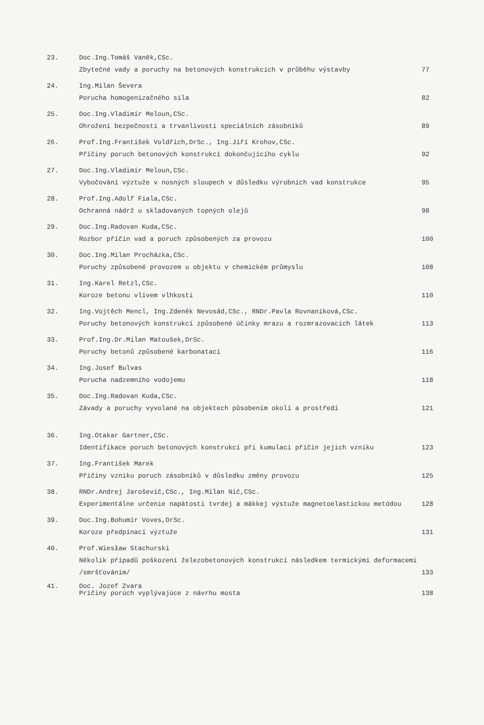23. Doc.Ing.Tomáš Vaněk,CSc.
Zbytečné vady a poruchy na betonových konstrukcích v průběhu výstavby
77
24. Ing.Milan Ševera
Porucha homogenizačného sila
82
25. Doc.Ing.Vladimír Meloun,CSc.
Ohrožení bezpečnosti a trvanlivosti speciálních zásobníků
89
26. Prof.Ing.František Voldřich,DrSc., Ing.Jiří Krohov,CSc.
Příčiny poruch betonových konstrukcí dokončujícího cyklu
92
27. Doc.Ing.Vladimír Meloun,CSc.
Vybočování výztuže v nosných sloupech v důsledku výrobních vad konstrukce
95
28. Prof.Ing.Adolf Fiala,CSc.
Ochranná nádrž u skladovaných topných olejů
98
29. Doc.Ing.Radovan Kuda,CSc.
Rozbor příčin vad a poruch způsobených za provozu
100
30. Doc.Ing.Milan Procházka,CSc.
Poruchy způsobené provozem u objektu v chemickém průmyslu
108
31. Ing.Karel Retzl,CSc.
Koroze betonu vlivem vlhkosti
110
32. Ing.Vojtěch Mencl, Ing.Zdeněk Nevosád,CSc., RNDr.Pavla Rovnaníková,CSc.
Poruchy betonových konstrukcí způsobené účinky mrazu a rozmrazovacích látek
113
33. Prof.Ing.Dr.Milan Matoušek,DrSc.
Poruchy betonů způsobené karbonatací
116
34. Ing.Josef Bulvas
Porucha nadzemního vodojemu
118
35. Doc.Ing.Radovan Kuda,CSc.
Závady a poruchy vyvolané na objektech působením okolí a prostředí
121
36. Ing.Otakar Gartner,CSc.
Identifikace poruch betonových konstrukcí při kumulaci příčin jejich vzniku
123
37. Ing.František Marek
Příčiny vzniku poruch zásobníků v důsledku změny provozu
125
38. RNDr.Andrej Jaroševič,CSc., Ing.Milan Nič,CSc.
Experimentálne určenie napätosti tvrdej a mäkkej výstuže magnetoelastickou metódou
128
39. Doc.Ing.Bohumír Voves,DrSc.
Koroze předpínací výztuže
131
40. Prof.Wiesław Stachurski
Několik případů poškození železobetonových konstrukcí následkem termickými deformacemi /smršťováním/
133
41. Doc. Jozef Zvara
Príčiny porúch vyplývajúce z návrhu mosta
138